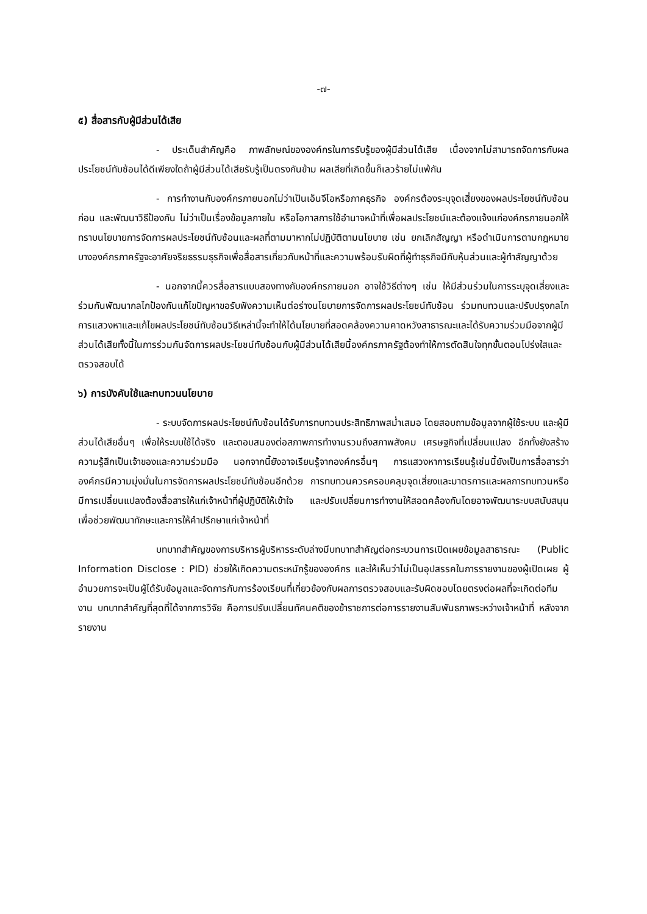-๗-
๕) สื่อสารกับผู้มีส่วนได้เสีย
- ประเด็นสำคัญคือ ภาพลักษณ์ขององค์กรในการรับรู้ของผู้มีส่วนได้เสีย เนื่องจากไม่สามารถจัดการกับผลประโยชน์ทับซ้อนได้ดีเพียงใดถ้าผู้มีส่วนได้เสียรับรู้เป็นตรงกันข้าม ผลเสียที่เกิดขึ้นก็เลวร้ายไม่แพ้กัน
- การทำงานกับองค์กรภายนอกไม่ว่าเป็นเอ็นจีโอหรือภาคธุรกิจ องค์กรต้องระบุจุดเสี่ยงของผลประโยชน์ทับซ้อนก่อน และพัฒนาวิธีป้องกัน ไม่ว่าเป็นเรื่องข้อมูลภายใน หรือโอกาสการใช้อำนาจหน้าที่เพื่อผลประโยชน์และต้องแจ้งแก่องค์กรภายนอกให้ทราบนโยบายการจัดการผลประโยชน์ทับซ้อนและผลที่ตามมาหากไม่ปฏิบัติตามนโยบาย เช่น ยกเลิกสัญญา หรือดำเนินการตามกฎหมายบางองค์กรภาครัฐจะอาศัยจริยธรรมธุรกิจเพื่อสื่อสารเกี่ยวกับหน้าที่และความพร้อมรับผิดที่ผู้ทำธุรกิจมีกับหุ้นส่วนและผู้ทำสัญญาด้วย
- นอกจากนี้ควรสื่อสารแบบสองทางกับองค์กรภายนอก อาจใช้วิธีต่างๆ เช่น ให้มีส่วนร่วมในการระบุจุดเสี่ยงและร่วมกันพัฒนากลไกป้องกันแก้ไขปัญหาขอรับฟังความเห็นต่อร่างนโยบายการจัดการผลประโยชน์ทับซ้อน ร่วมทบทวนและปรับปรุงกลไกการแสวงหาและแก้ไขผลประโยชน์ทับซ้อนวิธีเหล่านี้จะทำให้ได้นโยบายที่สอดคล้องความคาดหวังสาธารณะและได้รับความร่วมมือจากผู้มีส่วนได้เสียทั้งนี้ในการร่วมกันจัดการผลประโยชน์ทับซ้อนกับผู้มีส่วนได้เสียนี้องค์กรภาครัฐต้องทำให้การตัดสินใจทุกขั้นตอนโปร่งใสและตรวจสอบได้
๖) การบังคับใช้และทบทวนนโยบาย
- ระบบจัดการผลประโยชน์ทับซ้อนได้รับการทบทวนประสิทธิภาพสม่ำเสมอ โดยสอบถามข้อมูลจากผู้ใช้ระบบ และผู้มีส่วนได้เสียอื่นๆ เพื่อให้ระบบใช้ได้จริง และตอบสนองต่อสภาพการทำงานรวมถึงสภาพสังคม เศรษฐกิจที่เปลี่ยนแปลง อีกทั้งยังสร้างความรู้สึกเป็นเจ้าของและความร่วมมือ นอกจากนี้ยังอาจเรียนรู้จากองค์กรอื่นๆ การแสวงหาการเรียนรู้เช่นนี้ยังเป็นการสื่อสารว่าองค์กรมีความมุ่งมั่นในการจัดการผลประโยชน์ทับซ้อนอีกด้วย การทบทวนควรครอบคลุมจุดเสี่ยงและมาตรการและผลการทบทวนหรือมีการเปลี่ยนแปลงต้องสื่อสารให้แก่เจ้าหน้าที่ผู้ปฏิบัติให้เข้าใจ และปรับเปลี่ยนการทำงานให้สอดคล้องกันโดยอาจพัฒนาระบบสนับสนุนเพื่อช่วยพัฒนาทักษะและการให้คำปรึกษาแก่เจ้าหน้าที่
บทบาทสำคัญของการบริหารผู้บริหารระดับล่างมีบทบาทสำคัญต่อกระบวนการเปิดเผยข้อมูลสาธารณะ (Public Information Disclose : PID) ช่วยให้เกิดความตระหนักรู้ขององค์กร และให้เห็นว่าไม่เป็นอุปสรรคในการรายงานของผู้เปิดเผย ผู้อำนวยการจะเป็นผู้ได้รับข้อมูลและจัดการกับการร้องเรียนที่เกี่ยวข้องกับผลการตรวจสอบและรับผิดชอบโดยตรงต่อผลที่จะเกิดต่อทีมงาน บทบาทสำคัญที่สุดที่ได้จากการวิจัย คือการปรับเปลี่ยนทัศนคติของข้าราชการต่อการรายงานสัมพันธภาพระหว่างเจ้าหน้าที่ หลังจากรายงาน